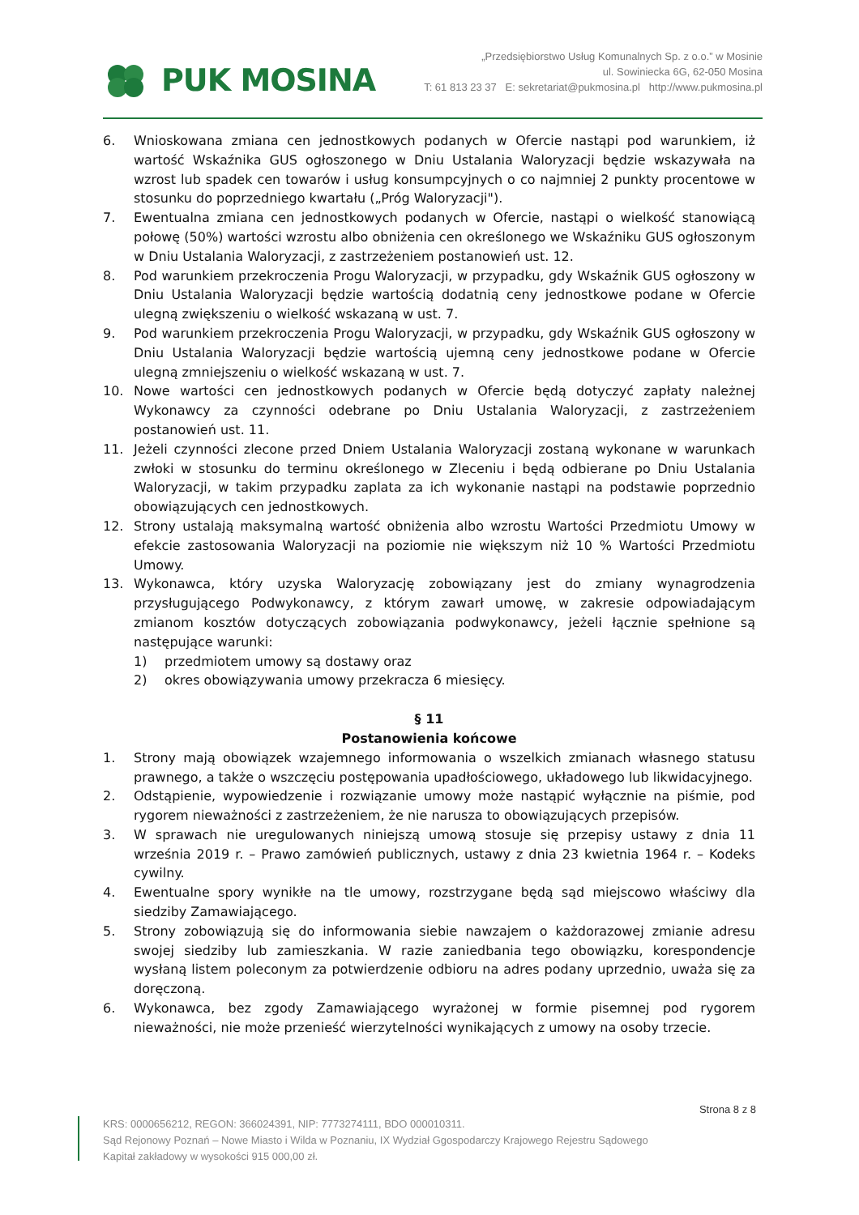PUK MOSINA
„Przedsiębiorstwo Usług Komunalnych Sp. z o.o.” w Mosinie
ul. Sowiniecka 6G, 62-050 Mosina
T: 61 813 23 37 E: sekretariat@pukmosina.pl http://www.pukmosina.pl
6. Wnioskowana zmiana cen jednostkowych podanych w Ofercie nastąpi pod warunkiem, iż wartość Wskaźnika GUS ogłoszonego w Dniu Ustalania Waloryzacji będzie wskazywała na wzrost lub spadek cen towarów i usług konsumpcyjnych o co najmniej 2 punkty procentowe w stosunku do poprzedniego kwartału („Próg Waloryzacji").
7. Ewentualna zmiana cen jednostkowych podanych w Ofercie, nastąpi o wielkość stanowiącą połowę (50%) wartości wzrostu albo obniżenia cen określonego we Wskaźniku GUS ogłoszonym w Dniu Ustalania Waloryzacji, z zastrzeżeniem postanowień ust. 12.
8. Pod warunkiem przekroczenia Progu Waloryzacji, w przypadku, gdy Wskaźnik GUS ogłoszony w Dniu Ustalania Waloryzacji będzie wartością dodatnią ceny jednostkowe podane w Ofercie ulegną zwiększeniu o wielkość wskazaną w ust. 7.
9. Pod warunkiem przekroczenia Progu Waloryzacji, w przypadku, gdy Wskaźnik GUS ogłoszony w Dniu Ustalania Waloryzacji będzie wartością ujemną ceny jednostkowe podane w Ofercie ulegną zmniejszeniu o wielkość wskazaną w ust. 7.
10. Nowe wartości cen jednostkowych podanych w Ofercie będą dotyczyć zapłaty należnej Wykonawcy za czynności odebrane po Dniu Ustalania Waloryzacji, z zastrzeżeniem postanowień ust. 11.
11. Jeżeli czynności zlecone przed Dniem Ustalania Waloryzacji zostaną wykonane w warunkach zwłoki w stosunku do terminu określonego w Zleceniu i będą odbierane po Dniu Ustalania Waloryzacji, w takim przypadku zaplata za ich wykonanie nastąpi na podstawie poprzednio obowiązujących cen jednostkowych.
12. Strony ustalają maksymalną wartość obniżenia albo wzrostu Wartości Przedmiotu Umowy w efekcie zastosowania Waloryzacji na poziomie nie większym niż 10 % Wartości Przedmiotu Umowy.
13. Wykonawca, który uzyska Waloryzację zobowiązany jest do zmiany wynagrodzenia przysługującego Podwykonawcy, z którym zawarł umowę, w zakresie odpowiadającym zmianom kosztów dotyczących zobowiązania podwykonawcy, jeżeli łącznie spełnione są następujące warunki:
1) przedmiotem umowy są dostawy oraz
2) okres obowiązywania umowy przekracza 6 miesięcy.
§ 11
Postanowienia końcowe
1. Strony mają obowiązek wzajemnego informowania o wszelkich zmianach własnego statusu prawnego, a także o wszczęciu postępowania upadłościowego, układowego lub likwidacyjnego.
2. Odstąpienie, wypowiedzenie i rozwiązanie umowy może nastąpić wyłącznie na piśmie, pod rygorem nieważności z zastrzeżeniem, że nie narusza to obowiązujących przepisów.
3. W sprawach nie uregulowanych niniejszą umową stosuje się przepisy ustawy z dnia 11 września 2019 r. – Prawo zamówień publicznych, ustawy z dnia 23 kwietnia 1964 r. – Kodeks cywilny.
4. Ewentualne spory wynikłe na tle umowy, rozstrzygane będą sąd miejscowo właściwy dla siedziby Zamawiającego.
5. Strony zobowiązują się do informowania siebie nawzajem o każdorazowej zmianie adresu swojej siedziby lub zamieszkania. W razie zaniedbania tego obowiązku, korespondencje wysłaną listem poleconym za potwierdzenie odbioru na adres podany uprzednio, uważa się za doręczoną.
6. Wykonawca, bez zgody Zamawiającego wyrażonej w formie pisemnej pod rygorem nieważności, nie może przenieść wierzytelności wynikających z umowy na osoby trzecie.
Strona 8 z 8
KRS: 0000656212, REGON: 366024391, NIP: 7773274111, BDO 000010311.
Sąd Rejonowy Poznań – Nowe Miasto i Wilda w Poznaniu, IX Wydział Ggospodarczy Krajowego Rejestru Sądowego
Kapitał zakładowy w wysokości 915 000,00 zł.